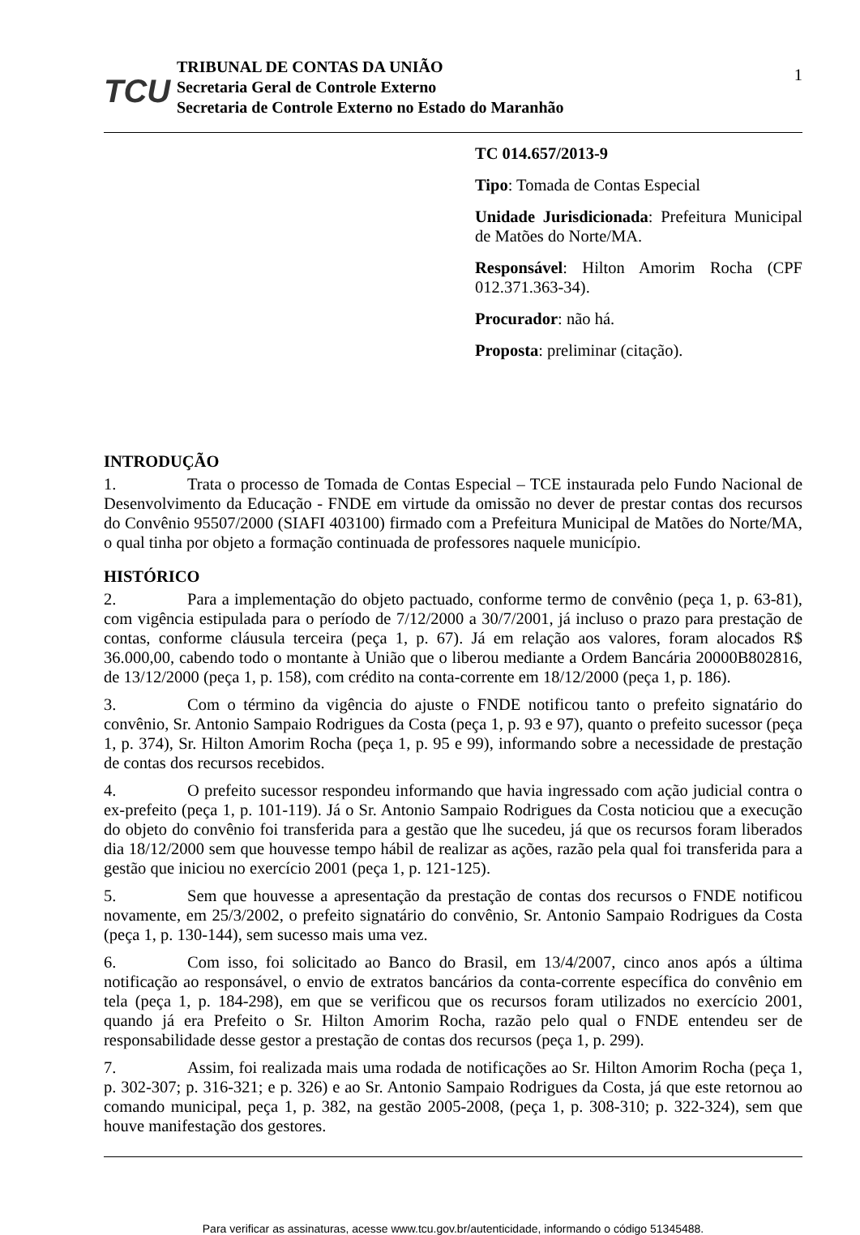TCU
TRIBUNAL DE CONTAS DA UNIÃO
Secretaria Geral de Controle Externo
Secretaria de Controle Externo no Estado do Maranhão
1
TC 014.657/2013-9
Tipo: Tomada de Contas Especial
Unidade Jurisdicionada: Prefeitura Municipal de Matões do Norte/MA.
Responsável: Hilton Amorim Rocha (CPF 012.371.363-34).
Procurador: não há.
Proposta: preliminar (citação).
INTRODUÇÃO
1. Trata o processo de Tomada de Contas Especial – TCE instaurada pelo Fundo Nacional de Desenvolvimento da Educação - FNDE em virtude da omissão no dever de prestar contas dos recursos do Convênio 95507/2000 (SIAFI 403100) firmado com a Prefeitura Municipal de Matões do Norte/MA, o qual tinha por objeto a formação continuada de professores naquele município.
HISTÓRICO
2. Para a implementação do objeto pactuado, conforme termo de convênio (peça 1, p. 63-81), com vigência estipulada para o período de 7/12/2000 a 30/7/2001, já incluso o prazo para prestação de contas, conforme cláusula terceira (peça 1, p. 67). Já em relação aos valores, foram alocados R$ 36.000,00, cabendo todo o montante à União que o liberou mediante a Ordem Bancária 20000B802816, de 13/12/2000 (peça 1, p. 158), com crédito na conta-corrente em 18/12/2000 (peça 1, p. 186).
3. Com o término da vigência do ajuste o FNDE notificou tanto o prefeito signatário do convênio, Sr. Antonio Sampaio Rodrigues da Costa (peça 1, p. 93 e 97), quanto o prefeito sucessor (peça 1, p. 374), Sr. Hilton Amorim Rocha (peça 1, p. 95 e 99), informando sobre a necessidade de prestação de contas dos recursos recebidos.
4. O prefeito sucessor respondeu informando que havia ingressado com ação judicial contra o ex-prefeito (peça 1, p. 101-119). Já o Sr. Antonio Sampaio Rodrigues da Costa noticiou que a execução do objeto do convênio foi transferida para a gestão que lhe sucedeu, já que os recursos foram liberados dia 18/12/2000 sem que houvesse tempo hábil de realizar as ações, razão pela qual foi transferida para a gestão que iniciou no exercício 2001 (peça 1, p. 121-125).
5. Sem que houvesse a apresentação da prestação de contas dos recursos o FNDE notificou novamente, em 25/3/2002, o prefeito signatário do convênio, Sr. Antonio Sampaio Rodrigues da Costa (peça 1, p. 130-144), sem sucesso mais uma vez.
6. Com isso, foi solicitado ao Banco do Brasil, em 13/4/2007, cinco anos após a última notificação ao responsável, o envio de extratos bancários da conta-corrente específica do convênio em tela (peça 1, p. 184-298), em que se verificou que os recursos foram utilizados no exercício 2001, quando já era Prefeito o Sr. Hilton Amorim Rocha, razão pelo qual o FNDE entendeu ser de responsabilidade desse gestor a prestação de contas dos recursos (peça 1, p. 299).
7. Assim, foi realizada mais uma rodada de notificações ao Sr. Hilton Amorim Rocha (peça 1, p. 302-307; p. 316-321; e p. 326) e ao Sr. Antonio Sampaio Rodrigues da Costa, já que este retornou ao comando municipal, peça 1, p. 382, na gestão 2005-2008, (peça 1, p. 308-310; p. 322-324), sem que houve manifestação dos gestores.
Para verificar as assinaturas, acesse www.tcu.gov.br/autenticidade, informando o código 51345488.